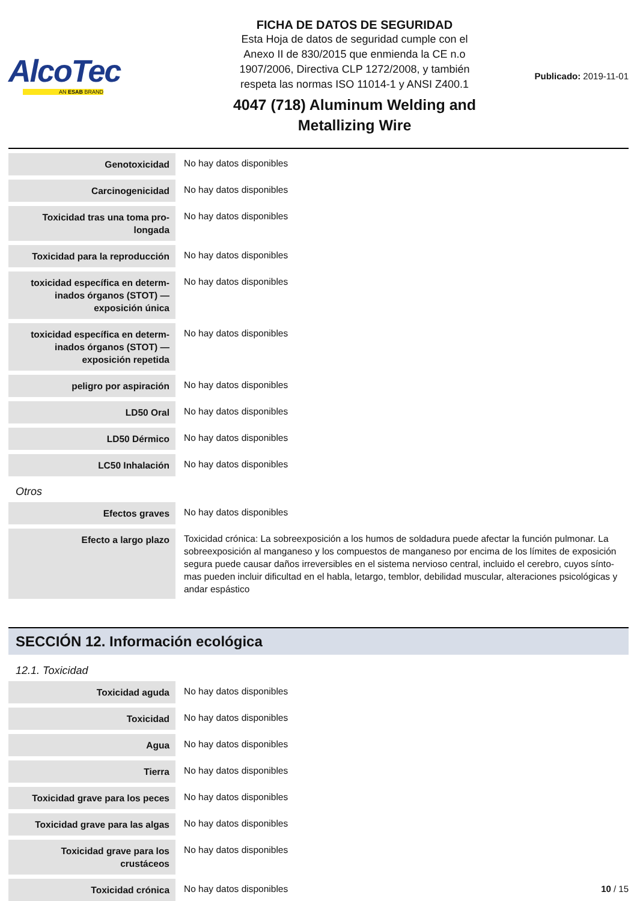AlcoTec
AN ESAB BRAND
FICHA DE DATOS DE SEGURIDAD
Esta Hoja de datos de seguridad cumple con el
Anexo II de 830/2015 que enmienda la CE n.o
1907/2006, Directiva CLP 1272/2008, y también
respeta las normas ISO 11014-1 y ANSI Z400.1
4047 (718) Aluminum Welding and
Metallizing Wire
Publicado: 2019-11-01
| Genotoxicidad | No hay datos disponibles |
| Carcinogenicidad | No hay datos disponibles |
| Toxicidad tras una toma pro-longada | No hay datos disponibles |
| Toxicidad para la reproducción | No hay datos disponibles |
| toxicidad específica en determ-inados órganos (STOT) — exposición única | No hay datos disponibles |
| toxicidad específica en determ-inados órganos (STOT) — exposición repetida | No hay datos disponibles |
| peligro por aspiración | No hay datos disponibles |
| LD50 Oral | No hay datos disponibles |
| LD50 Dérmico | No hay datos disponibles |
| LC50 Inhalación | No hay datos disponibles |
Otros
| Efectos graves | No hay datos disponibles |
| Efecto a largo plazo | Toxicidad crónica: La sobreexposición a los humos de soldadura puede afectar la función pulmonar. La sobreexposición al manganeso y los compuestos de manganeso por encima de los límites de exposición segura puede causar daños irreversibles en el sistema nervioso central, incluido el cerebro, cuyos sínto-mas pueden incluir dificultad en el habla, letargo, temblor, debilidad muscular, alteraciones psicológicas y andar espástico |
SECCIÓN 12. Información ecológica
12.1. Toxicidad
| Toxicidad aguda | No hay datos disponibles |
| Toxicidad | No hay datos disponibles |
| Agua | No hay datos disponibles |
| Tierra | No hay datos disponibles |
| Toxicidad grave para los peces | No hay datos disponibles |
| Toxicidad grave para las algas | No hay datos disponibles |
| Toxicidad grave para los crustáceos | No hay datos disponibles |
| Toxicidad crónica | No hay datos disponibles |
10 / 15